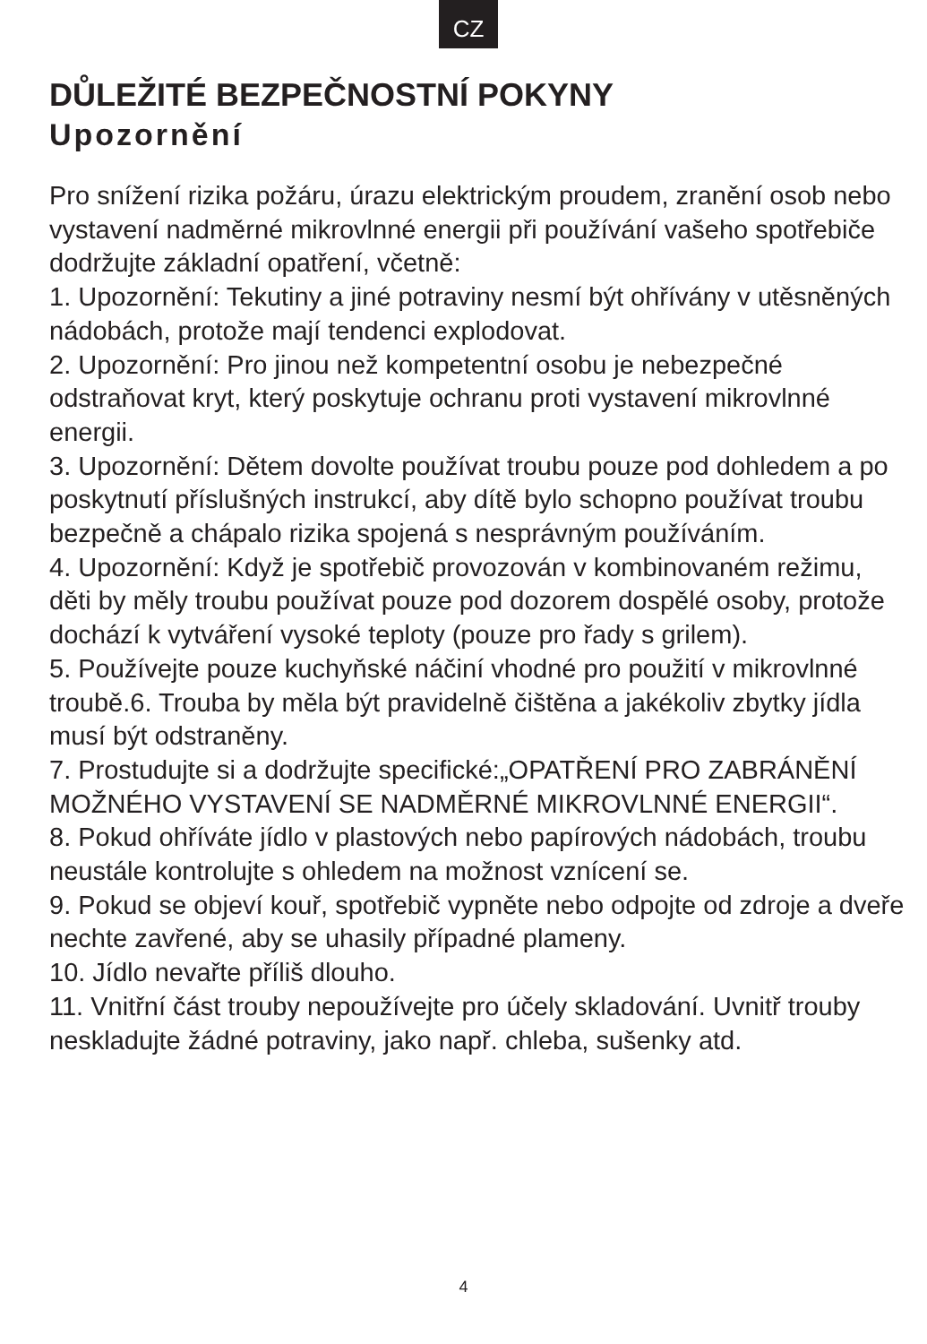CZ
DŮLEŽITÉ BEZPEČNOSTNÍ POKYNY
Upozornění
Pro snížení rizika požáru, úrazu elektrickým proudem, zranění osob nebo vystavení nadměrné mikrovlnné energii při používání vašeho spotřebiče dodržujte základní opatření, včetně:
1. Upozornění: Tekutiny a jiné potraviny nesmí být ohřívány v utěsněných nádobách, protože mají tendenci explodovat.
2. Upozornění: Pro jinou než kompetentní osobu je nebezpečné odstraňovat kryt, který poskytuje ochranu proti vystavení mikrovlnné energii.
3. Upozornění: Dětem dovolte používat troubu pouze pod dohledem a po poskytnutí příslušných instrukcí, aby dítě bylo schopno používat troubu bezpečně a chápalo rizika spojená s nesprávným používáním.
4. Upozornění: Když je spotřebič provozován v kombinovaném režimu, děti by měly troubu používat pouze pod dozorem dospělé osoby, protože dochází k vytváření vysoké teploty (pouze pro řady s grilem).
5. Používejte pouze kuchyňské náčiní vhodné pro použití v mikrovlnné troubě.6. Trouba by měla být pravidelně čištěna a jakékoliv zbytky jídla musí být odstraněny.
7. Prostudujte si a dodržujte specifické:„OPATŘENÍ PRO ZABRÁNĚNÍ MOŽNÉHO VYSTAVENÍ SE NADMĚRNÉ MIKROVLNNÉ ENERGII“.
8. Pokud ohříváte jídlo v plastových nebo papírových nádobách, troubu neustále kontrolujte s ohledem na možnost vznícení se.
9. Pokud se objeví kouř, spotřebič vypněte nebo odpojte od zdroje a dveře nechte zavřené, aby se uhasily případné plameny.
10. Jídlo nevařte příliš dlouho.
11. Vnitřní část trouby nepoužívejte pro účely skladování. Uvnitř trouby neskladujte žádné potraviny, jako např. chleba, sušenky atd.
4